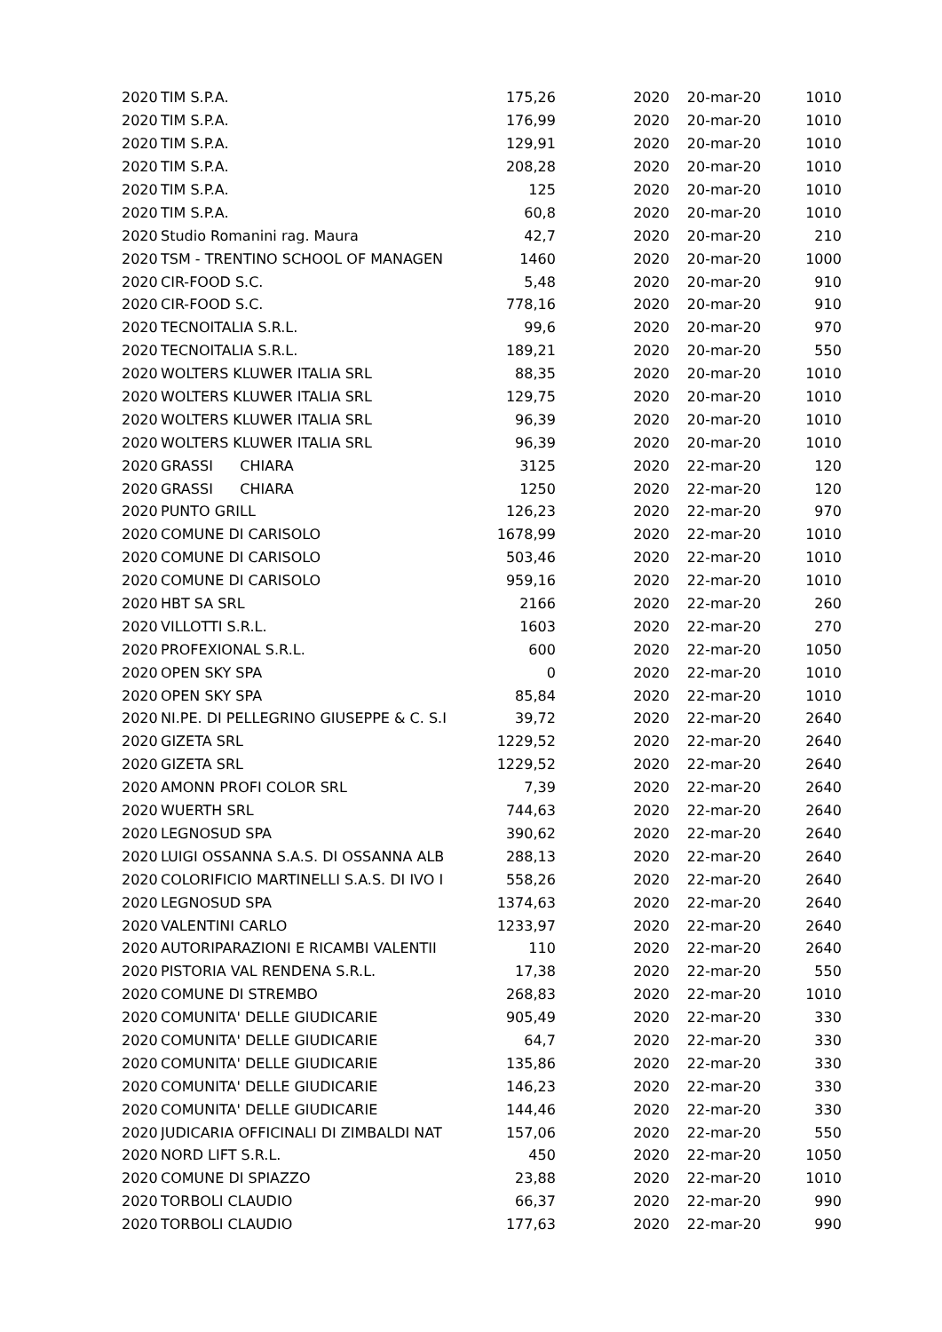| 2020 | TIM S.P.A. | 175,26 | 2020 | 20-mar-20 | 1010 |
| 2020 | TIM S.P.A. | 176,99 | 2020 | 20-mar-20 | 1010 |
| 2020 | TIM S.P.A. | 129,91 | 2020 | 20-mar-20 | 1010 |
| 2020 | TIM S.P.A. | 208,28 | 2020 | 20-mar-20 | 1010 |
| 2020 | TIM S.P.A. | 125 | 2020 | 20-mar-20 | 1010 |
| 2020 | TIM S.P.A. | 60,8 | 2020 | 20-mar-20 | 1010 |
| 2020 | Studio Romanini rag. Maura | 42,7 | 2020 | 20-mar-20 | 210 |
| 2020 | TSM - TRENTINO SCHOOL OF MANAGEN | 1460 | 2020 | 20-mar-20 | 1000 |
| 2020 | CIR-FOOD S.C. | 5,48 | 2020 | 20-mar-20 | 910 |
| 2020 | CIR-FOOD S.C. | 778,16 | 2020 | 20-mar-20 | 910 |
| 2020 | TECNOITALIA S.R.L. | 99,6 | 2020 | 20-mar-20 | 970 |
| 2020 | TECNOITALIA S.R.L. | 189,21 | 2020 | 20-mar-20 | 550 |
| 2020 | WOLTERS KLUWER ITALIA SRL | 88,35 | 2020 | 20-mar-20 | 1010 |
| 2020 | WOLTERS KLUWER ITALIA SRL | 129,75 | 2020 | 20-mar-20 | 1010 |
| 2020 | WOLTERS KLUWER ITALIA SRL | 96,39 | 2020 | 20-mar-20 | 1010 |
| 2020 | WOLTERS KLUWER ITALIA SRL | 96,39 | 2020 | 20-mar-20 | 1010 |
| 2020 | GRASSI CHIARA | 3125 | 2020 | 22-mar-20 | 120 |
| 2020 | GRASSI CHIARA | 1250 | 2020 | 22-mar-20 | 120 |
| 2020 | PUNTO GRILL | 126,23 | 2020 | 22-mar-20 | 970 |
| 2020 | COMUNE DI CARISOLO | 1678,99 | 2020 | 22-mar-20 | 1010 |
| 2020 | COMUNE DI CARISOLO | 503,46 | 2020 | 22-mar-20 | 1010 |
| 2020 | COMUNE DI CARISOLO | 959,16 | 2020 | 22-mar-20 | 1010 |
| 2020 | HBT SA SRL | 2166 | 2020 | 22-mar-20 | 260 |
| 2020 | VILLOTTI S.R.L. | 1603 | 2020 | 22-mar-20 | 270 |
| 2020 | PROFEXIONAL S.R.L. | 600 | 2020 | 22-mar-20 | 1050 |
| 2020 | OPEN SKY SPA | 0 | 2020 | 22-mar-20 | 1010 |
| 2020 | OPEN SKY SPA | 85,84 | 2020 | 22-mar-20 | 1010 |
| 2020 | NI.PE. DI PELLEGRINO GIUSEPPE & C. S.I | 39,72 | 2020 | 22-mar-20 | 2640 |
| 2020 | GIZETA SRL | 1229,52 | 2020 | 22-mar-20 | 2640 |
| 2020 | GIZETA SRL | 1229,52 | 2020 | 22-mar-20 | 2640 |
| 2020 | AMONN PROFI COLOR SRL | 7,39 | 2020 | 22-mar-20 | 2640 |
| 2020 | WUERTH SRL | 744,63 | 2020 | 22-mar-20 | 2640 |
| 2020 | LEGNOSUD SPA | 390,62 | 2020 | 22-mar-20 | 2640 |
| 2020 | LUIGI OSSANNA S.A.S. DI OSSANNA ALB | 288,13 | 2020 | 22-mar-20 | 2640 |
| 2020 | COLORIFICIO MARTINELLI S.A.S. DI IVO I | 558,26 | 2020 | 22-mar-20 | 2640 |
| 2020 | LEGNOSUD SPA | 1374,63 | 2020 | 22-mar-20 | 2640 |
| 2020 | VALENTINI CARLO | 1233,97 | 2020 | 22-mar-20 | 2640 |
| 2020 | AUTORIPARAZIONI E RICAMBI VALENTII | 110 | 2020 | 22-mar-20 | 2640 |
| 2020 | PISTORIA VAL RENDENA S.R.L. | 17,38 | 2020 | 22-mar-20 | 550 |
| 2020 | COMUNE DI STREMBO | 268,83 | 2020 | 22-mar-20 | 1010 |
| 2020 | COMUNITA' DELLE GIUDICARIE | 905,49 | 2020 | 22-mar-20 | 330 |
| 2020 | COMUNITA' DELLE GIUDICARIE | 64,7 | 2020 | 22-mar-20 | 330 |
| 2020 | COMUNITA' DELLE GIUDICARIE | 135,86 | 2020 | 22-mar-20 | 330 |
| 2020 | COMUNITA' DELLE GIUDICARIE | 146,23 | 2020 | 22-mar-20 | 330 |
| 2020 | COMUNITA' DELLE GIUDICARIE | 144,46 | 2020 | 22-mar-20 | 330 |
| 2020 | JUDICARIA OFFICINALI DI ZIMBALDI NAT | 157,06 | 2020 | 22-mar-20 | 550 |
| 2020 | NORD LIFT S.R.L. | 450 | 2020 | 22-mar-20 | 1050 |
| 2020 | COMUNE DI SPIAZZO | 23,88 | 2020 | 22-mar-20 | 1010 |
| 2020 | TORBOLI CLAUDIO | 66,37 | 2020 | 22-mar-20 | 990 |
| 2020 | TORBOLI CLAUDIO | 177,63 | 2020 | 22-mar-20 | 990 |